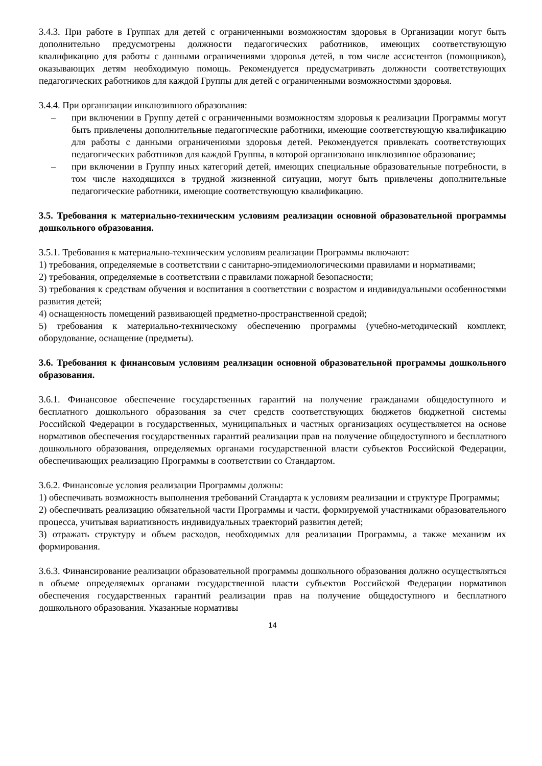3.4.3. При работе в Группах для детей с ограниченными возможностям здоровья в Организации могут быть дополнительно предусмотрены должности педагогических работников, имеющих соответствующую квалификацию для работы с данными ограничениями здоровья детей, в том числе ассистентов (помощников), оказывающих детям необходимую помощь. Рекомендуется предусматривать должности соответствующих педагогических работников для каждой Группы для детей с ограниченными возможностями здоровья.
3.4.4. При организации инклюзивного образования:
– при включении в Группу детей с ограниченными возможностям здоровья к реализации Программы могут быть привлечены дополнительные педагогические работники, имеющие соответствующую квалификацию для работы с данными ограничениями здоровья детей. Рекомендуется привлекать соответствующих педагогических работников для каждой Группы, в которой организовано инклюзивное образование;
– при включении в Группу иных категорий детей, имеющих специальные образовательные потребности, в том числе находящихся в трудной жизненной ситуации, могут быть привлечены дополнительные педагогические работники, имеющие соответствующую квалификацию.
3.5. Требования к материально-техническим условиям реализации основной образовательной программы дошкольного образования.
3.5.1. Требования к материально-техническим условиям реализации Программы включают:
1) требования, определяемые в соответствии с санитарно-эпидемиологическими правилами и нормативами;
2) требования, определяемые в соответствии с правилами пожарной безопасности;
3) требования к средствам обучения и воспитания в соответствии с возрастом и индивидуальными особенностями развития детей;
4) оснащенность помещений развивающей предметно-пространственной средой;
5) требования к материально-техническому обеспечению программы (учебно-методический комплект, оборудование, оснащение (предметы).
3.6. Требования к финансовым условиям реализации основной образовательной программы дошкольного образования.
3.6.1. Финансовое обеспечение государственных гарантий на получение гражданами общедоступного и бесплатного дошкольного образования за счет средств соответствующих бюджетов бюджетной системы Российской Федерации в государственных, муниципальных и частных организациях осуществляется на основе нормативов обеспечения государственных гарантий реализации прав на получение общедоступного и бесплатного дошкольного образования, определяемых органами государственной власти субъектов Российской Федерации, обеспечивающих реализацию Программы в соответствии со Стандартом.
3.6.2. Финансовые условия реализации Программы должны:
1) обеспечивать возможность выполнения требований Стандарта к условиям реализации и структуре Программы;
2) обеспечивать реализацию обязательной части Программы и части, формируемой участниками образовательного процесса, учитывая вариативность индивидуальных траекторий развития детей;
3) отражать структуру и объем расходов, необходимых для реализации Программы, а также механизм их формирования.
3.6.3. Финансирование реализации образовательной программы дошкольного образования должно осуществляться в объеме определяемых органами государственной власти субъектов Российской Федерации нормативов обеспечения государственных гарантий реализации прав на получение общедоступного и бесплатного дошкольного образования. Указанные нормативы
14